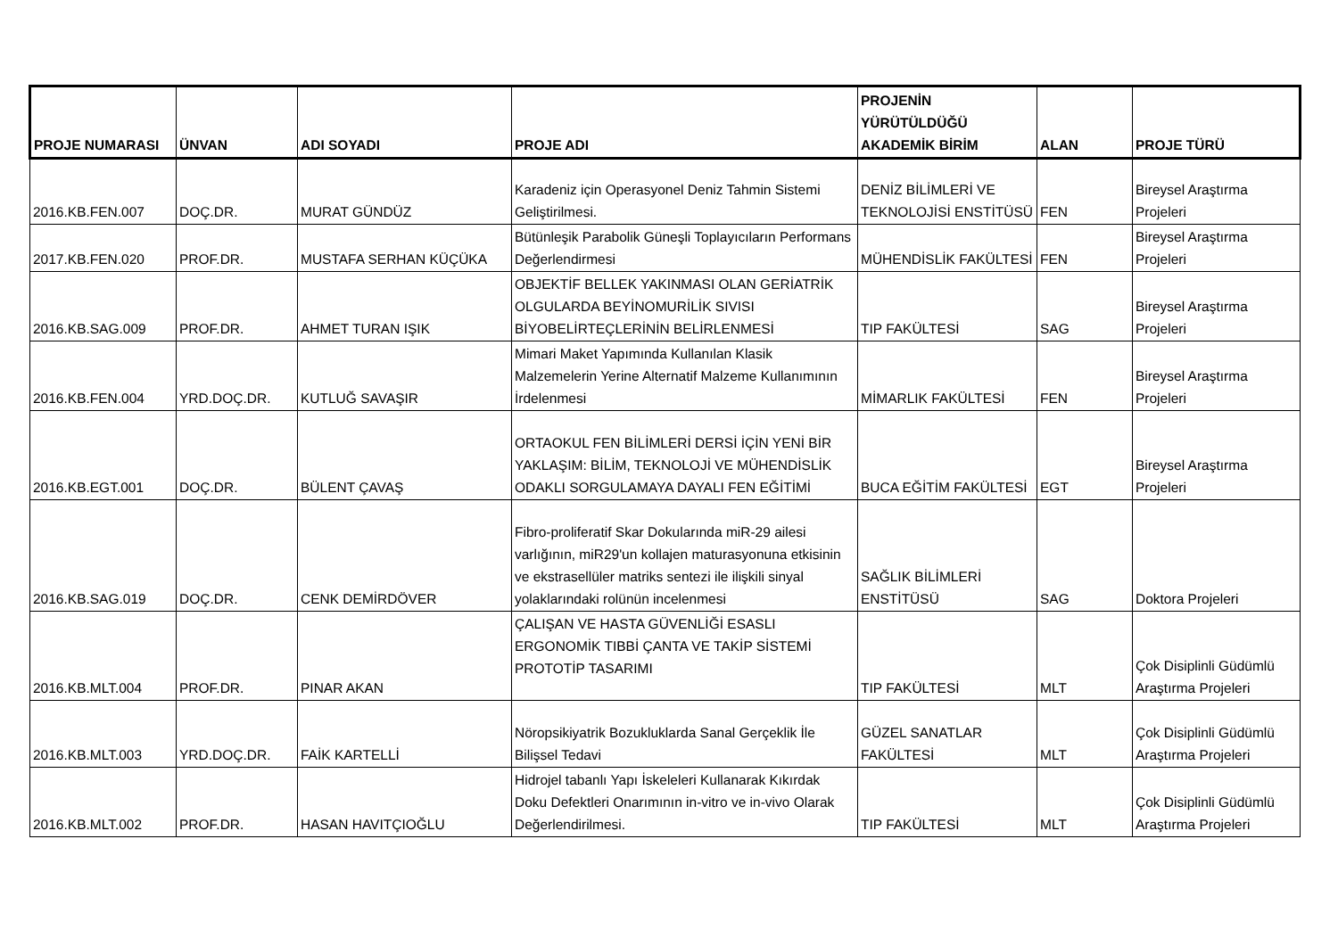| PROJE NUMARASI | ÜNVAN | ADI SOYADI | PROJE ADI | PROJENİN YÜRÜTÜLDÜĞÜ AKADEMİK BİRİM | ALAN | PROJE TÜRÜ |
| --- | --- | --- | --- | --- | --- | --- |
| 2016.KB.FEN.007 | DOÇ.DR. | MURAT GÜNDÜZ | Karadeniz için Operasyonel Deniz Tahmin Sistemi Geliştirilmesi. | DENİZ BİLİMLERİ VE TEKNOLOJİSİ ENSTİTÜSÜ | FEN | Bireysel Araştırma Projeleri |
| 2017.KB.FEN.020 | PROF.DR. | MUSTAFA SERHAN KÜÇÜKA | Bütünleşik Parabolik Güneşli Toplayıcıların Performans Değerlendirmesi | MÜHENDİSLİK FAKÜLTESİ | FEN | Bireysel Araştırma Projeleri |
| 2016.KB.SAG.009 | PROF.DR. | AHMET TURAN IŞIK | OBJEKTİF BELLEK YAKINMASI OLAN GERİATRİK OLGULARDA BEYİNOMURİLİK SIVISI BİYOBELİRTEÇLERİNİN BELİRLENMESİ | TIP FAKÜLTESİ | SAG | Bireysel Araştırma Projeleri |
| 2016.KB.FEN.004 | YRD.DOÇ.DR. | KUTLUĞ SAVAŞIR | Mimari Maket Yapımında Kullanılan Klasik Malzemelerin Yerine Alternatif Malzeme Kullanımının İrdelenmesi | MİMARLIK FAKÜLTESİ | FEN | Bireysel Araştırma Projeleri |
| 2016.KB.EGT.001 | DOÇ.DR. | BÜLENT ÇAVAŞ | ORTAOKUL FEN BİLİMLERİ DERSİ İÇİN YENİ BİR YAKLAŞIM: BİLİM, TEKNOLOJİ VE MÜHENDİSLİK ODAKLI SORGULAMAYA DAYALI FEN EĞİTİMİ | BUCA EĞİTİM FAKÜLTESİ | EGT | Bireysel Araştırma Projeleri |
| 2016.KB.SAG.019 | DOÇ.DR. | CENK DEMİRDÖVER | Fibro-proliferatif Skar Dokularında miR-29 ailesi varlığının, miR29'un kollajen maturasyonuna etkisinin ve ekstrasellüler matriks sentezi ile ilişkili sinyal yolaklarındaki rolünün incelenmesi | SAĞLIK BİLİMLERİ ENSTİTÜSÜ | SAG | Doktora Projeleri |
| 2016.KB.MLT.004 | PROF.DR. | PINAR AKAN | ÇALIŞAN VE HASTA GÜVENLİĞİ ESASLI ERGONOMİK TIBBİ ÇANTA VE TAKİP SİSTEMİ PROTOTİP TASARIMI | TIP FAKÜLTESİ | MLT | Çok Disiplinli Güdümlü Araştırma Projeleri |
| 2016.KB.MLT.003 | YRD.DOÇ.DR. | FAİK KARTELLİ | Nöropsikiyatrik Bozukluklarda Sanal Gerçeklik İle Bilişsel Tedavi | GÜZEL SANATLAR FAKÜLTESİ | MLT | Çok Disiplinli Güdümlü Araştırma Projeleri |
| 2016.KB.MLT.002 | PROF.DR. | HASAN HAVITÇIOĞLU | Hidrojel tabanlı Yapı İskeleleri Kullanarak Kıkırdak Doku Defektleri Onarımının in-vitro ve in-vivo Olarak Değerlendirilmesi. | TIP FAKÜLTESİ | MLT | Çok Disiplinli Güdümlü Araştırma Projeleri |